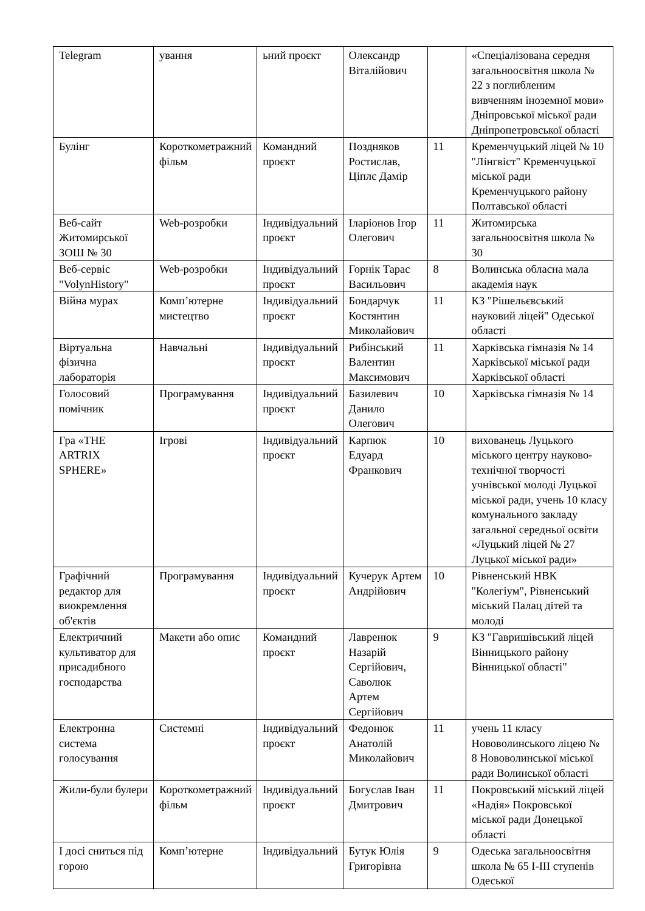| Telegram | ування | ьний проєкт | Олександр Віталійович | | «Спеціалізована середня загальноосвітня школа № 22 з поглибленим вивченням іноземної мови» Дніпровської міської ради Дніпропетровської області |
| Булінг | Короткометражний фільм | Командний проєкт | Поздняков Ростислав, Ціплє Дамір | 11 | Кременчуцький ліцей № 10 "Лінгвіст" Кременчуцької міської ради Кременчуцького району Полтавської області |
| Веб-сайт Житомирської ЗОШ № 30 | Web-розробки | Індивідуальний проєкт | Іларіонов Ігор Олегович | 11 | Житомирська загальноосвітня школа № 30 |
| Веб-сервіс "VolynHistory" | Web-розробки | Індивідуальний проєкт | Горнік Тарас Васильович | 8 | Волинська обласна мала академія наук |
| Війна мурах | Комп’ютерне мистецтво | Індивідуальний проєкт | Бондарчук Костянтин Миколайович | 11 | КЗ "Рішельєвський науковий ліцей" Одеської області |
| Віртуальна фізична лабораторія | Навчальні | Індивідуальний проєкт | Рибінський Валентин Максимович | 11 | Харківська гімназія № 14 Харківської міської ради Харківської області |
| Голосовий помічник | Програмування | Індивідуальний проєкт | Базилевич Данило Олегович | 10 | Харківська гімназія № 14 |
| Гра «THE ARTRIX SPHERE» | Ігрові | Індивідуальний проєкт | Карпюк Едуард Франкович | 10 | вихованець Луцького міського центру науково-технічної творчості учнівської молоді Луцької міської ради, учень 10 класу комунального закладу загальної середньої освіти «Луцький ліцей № 27 Луцької міської ради» |
| Графічний редактор для виокремлення об'єктів | Програмування | Індивідуальний проєкт | Кучерук Артем Андрійович | 10 | Рівненський НВК "Колегіум", Рівненський міський Палац дітей та молоді |
| Електричний культиватор для присадибного господарства | Макети або опис | Командний проєкт | Лавренюк Назарій Сергійович, Саволюк Артем Сергійович | 9 | КЗ "Гавришівський ліцей Вінницького району Вінницької області" |
| Електронна система голосування | Системні | Індивідуальний проєкт | Федонюк Анатолій Миколайович | 11 | учень 11 класу Нововолинського ліцею № 8 Нововолинської міської ради Волинської області |
| Жили-були булери | Короткометражний фільм | Індивідуальний проєкт | Богуслав Іван Дмитрович | 11 | Покровський міський ліцей «Надія» Покровської міської ради Донецької області |
| І досі сниться під горою | Комп’ютерне | Індивідуальний | Бутук Юлія Григорівна | 9 | Одеська загальноосвітня школа № 65 І-ІІІ ступенів Одеської |